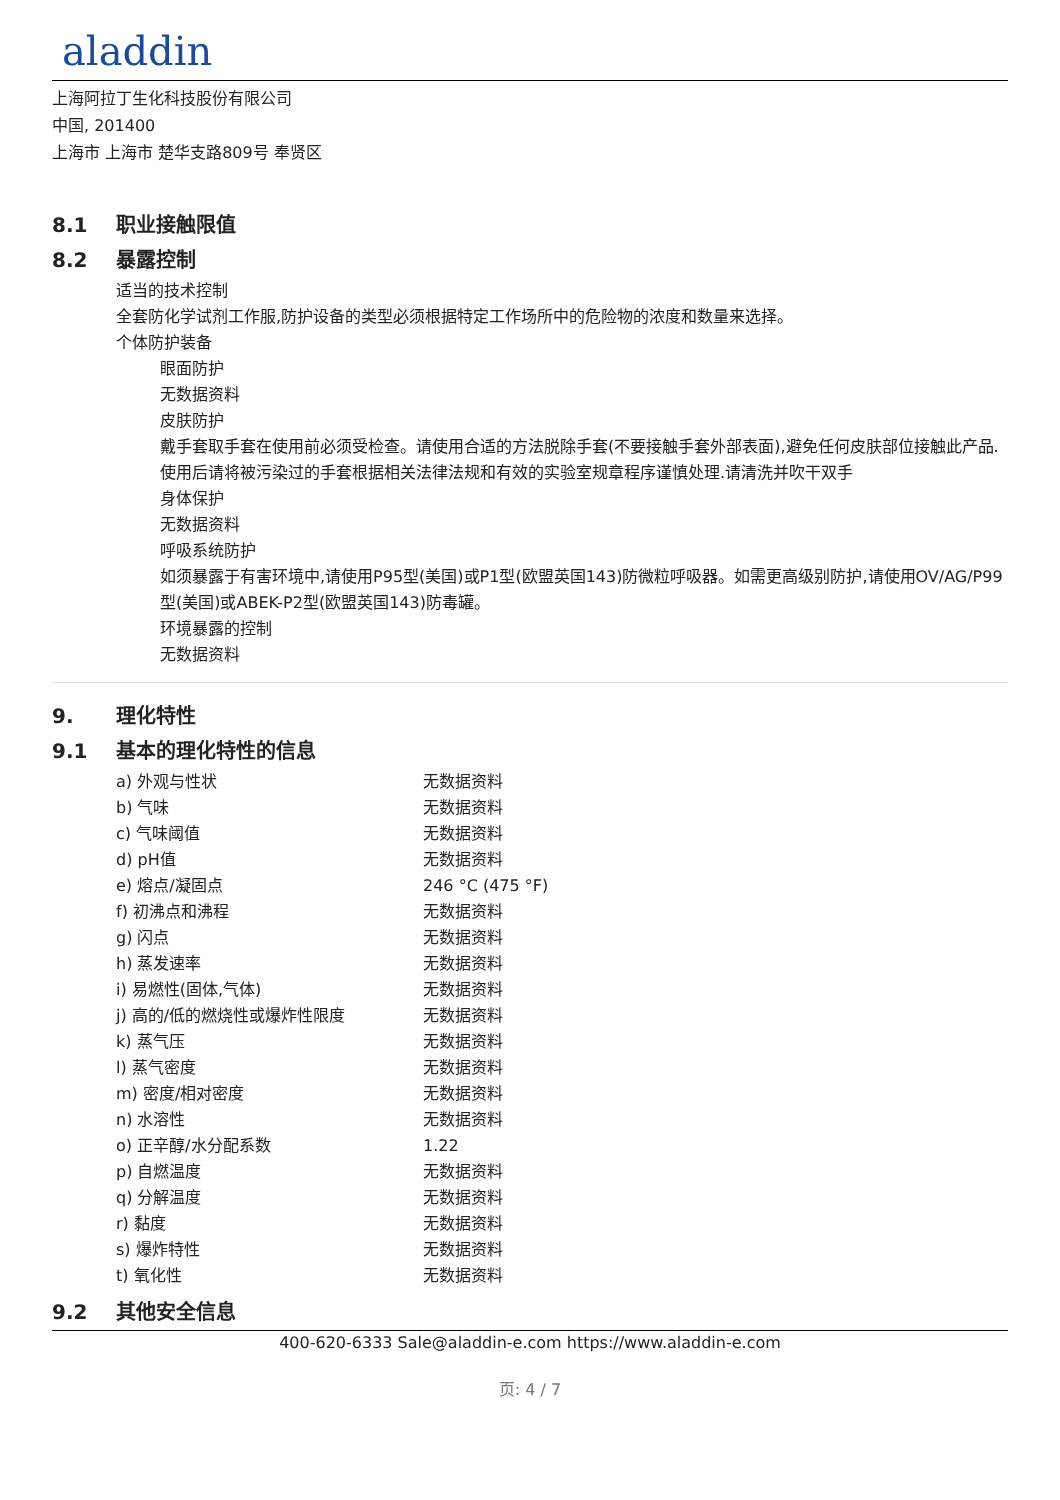aladdin
上海阿拉丁生化科技股份有限公司
中国, 201400
上海市 上海市 楚华支路809号 奉贤区
8.1 职业接触限值
8.2 暴露控制
适当的技术控制
全套防化学试剂工作服,防护设备的类型必须根据特定工作场所中的危险物的浓度和数量来选择。
个体防护装备
眼面防护
无数据资料
皮肤防护
戴手套取手套在使用前必须受检查。请使用合适的方法脱除手套(不要接触手套外部表面),避免任何皮肤部位接触此产品.使用后请将被污染过的手套根据相关法律法规和有效的实验室规章程序谨慎处理.请清洗并吹干双手
身体保护
无数据资料
呼吸系统防护
如须暴露于有害环境中,请使用P95型(美国)或P1型(欧盟英国143)防微粒呼吸器。如需更高级别防护,请使用OV/AG/P99型(美国)或ABEK-P2型(欧盟英国143)防毒罐。
环境暴露的控制
无数据资料
9. 理化特性
9.1 基本的理化特性的信息
| a) 外观与性状 | 无数据资料 |
| b) 气味 | 无数据资料 |
| c) 气味阈值 | 无数据资料 |
| d) pH值 | 无数据资料 |
| e) 熔点/凝固点 | 246 °C (475 °F) |
| f) 初沸点和沸程 | 无数据资料 |
| g) 闪点 | 无数据资料 |
| h) 蒸发速率 | 无数据资料 |
| i) 易燃性(固体,气体) | 无数据资料 |
| j) 高的/低的燃烧性或爆炸性限度 | 无数据资料 |
| k) 蒸气压 | 无数据资料 |
| l) 蒸气密度 | 无数据资料 |
| m) 密度/相对密度 | 无数据资料 |
| n) 水溶性 | 无数据资料 |
| o) 正辛醇/水分配系数 | 1.22 |
| p) 自燃温度 | 无数据资料 |
| q) 分解温度 | 无数据资料 |
| r) 黏度 | 无数据资料 |
| s) 爆炸特性 | 无数据资料 |
| t) 氧化性 | 无数据资料 |
9.2 其他安全信息
400-620-6333 Sale@aladdin-e.com https://www.aladdin-e.com
页: 4 / 7